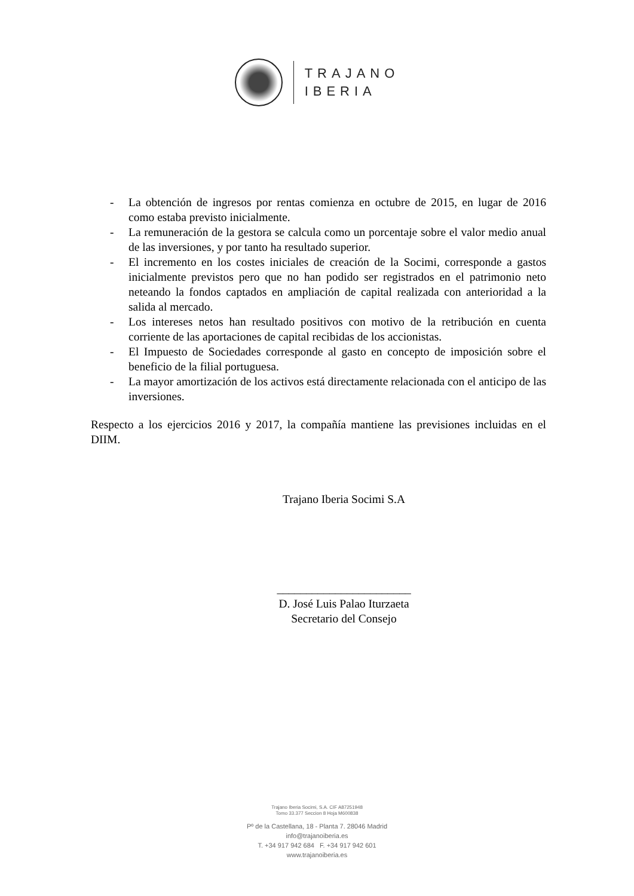TRAJANO
IBERIA
- La obtención de ingresos por rentas comienza en octubre de 2015, en lugar de 2016 como estaba previsto inicialmente.
- La remuneración de la gestora se calcula como un porcentaje sobre el valor medio anual de las inversiones, y por tanto ha resultado superior.
- El incremento en los costes iniciales de creación de la Socimi, corresponde a gastos inicialmente previstos pero que no han podido ser registrados en el patrimonio neto neteando la fondos captados en ampliación de capital realizada con anterioridad a la salida al mercado.
- Los intereses netos han resultado positivos con motivo de la retribución en cuenta corriente de las aportaciones de capital recibidas de los accionistas.
- El Impuesto de Sociedades corresponde al gasto en concepto de imposición sobre el beneficio de la filial portuguesa.
- La mayor amortización de los activos está directamente relacionada con el anticipo de las inversiones.
Respecto a los ejercicios 2016 y 2017, la compañía mantiene las previsiones incluidas en el DIIM.
Trajano Iberia Socimi S.A
_______________________
D. José Luis Palao Iturzaeta
Secretario del Consejo
Trajano Iberia Socimi, S.A. CIF A87251948
Tomo 33.377 Seccion 8 Hoja M600838
Pº de la Castellana, 18 - Planta 7. 28046 Madrid
info@trajanoiberia.es
T. +34 917 942 684 F. +34 917 942 601
www.trajanoiberia.es